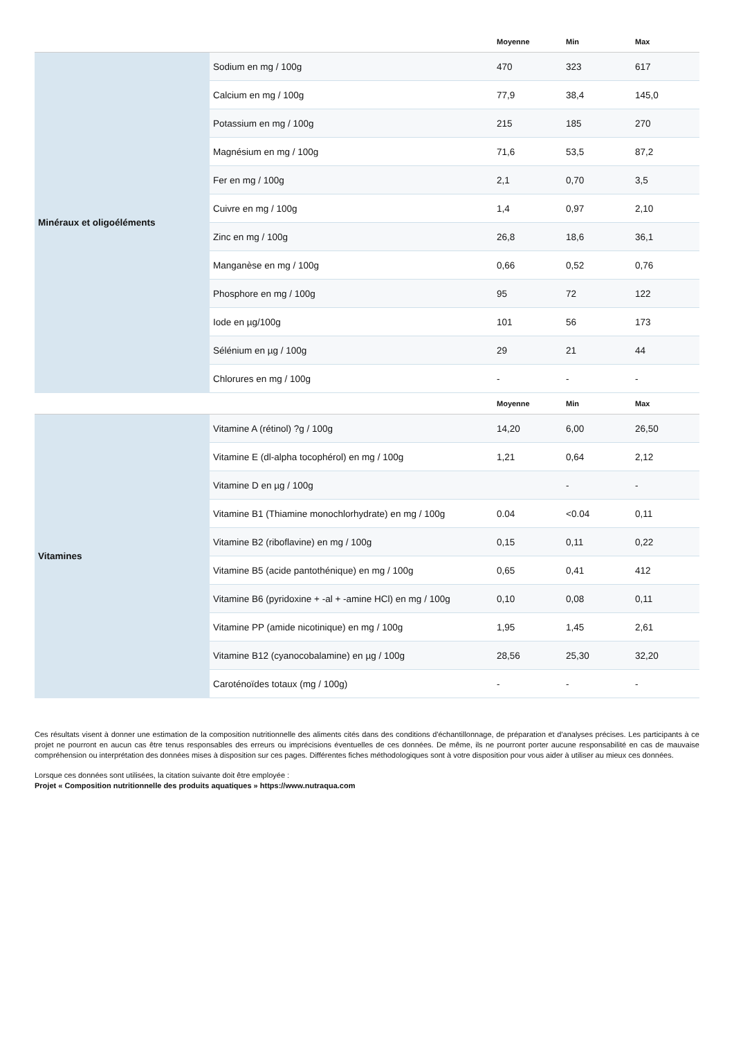| | | Moyenne | Min | Max |
| --- | --- | --- | --- | --- |
| Minéraux et oligoéléments | Sodium en mg / 100g | 470 | 323 | 617 |
| | Calcium en mg / 100g | 77,9 | 38,4 | 145,0 |
| | Potassium en mg / 100g | 215 | 185 | 270 |
| | Magnésium en mg / 100g | 71,6 | 53,5 | 87,2 |
| | Fer en mg / 100g | 2,1 | 0,70 | 3,5 |
| | Cuivre en mg / 100g | 1,4 | 0,97 | 2,10 |
| | Zinc en mg / 100g | 26,8 | 18,6 | 36,1 |
| | Manganèse en mg / 100g | 0,66 | 0,52 | 0,76 |
| | Phosphore en mg / 100g | 95 | 72 | 122 |
| | Iode en µg/100g | 101 | 56 | 173 |
| | Sélénium en µg / 100g | 29 | 21 | 44 |
| | Chlorures en mg / 100g | - | - | - |
| | | Moyenne | Min | Max |
| --- | --- | --- | --- | --- |
| Vitamines | Vitamine A (rétinol) ?g / 100g | 14,20 | 6,00 | 26,50 |
| | Vitamine E (dl-alpha tocophérol) en mg / 100g | 1,21 | 0,64 | 2,12 |
| | Vitamine D en µg / 100g | | - | - |
| | Vitamine B1 (Thiamine monochlorhydrate) en mg / 100g | 0.04 | <0.04 | 0,11 |
| | Vitamine B2 (riboflavine) en mg / 100g | 0,15 | 0,11 | 0,22 |
| | Vitamine B5 (acide pantothénique) en mg / 100g | 0,65 | 0,41 | 412 |
| | Vitamine B6 (pyridoxine + -al + -amine HCl) en mg / 100g | 0,10 | 0,08 | 0,11 |
| | Vitamine PP (amide nicotinique) en mg / 100g | 1,95 | 1,45 | 2,61 |
| | Vitamine B12 (cyanocobalamine) en µg / 100g | 28,56 | 25,30 | 32,20 |
| | Caroténoïdes totaux (mg / 100g) | - | - | - |
Ces résultats visent à donner une estimation de la composition nutritionnelle des aliments cités dans des conditions d'échantillonnage, de préparation et d'analyses précises. Les participants à ce projet ne pourront en aucun cas être tenus responsables des erreurs ou imprécisions éventuelles de ces données. De même, ils ne pourront porter aucune responsabilité en cas de mauvaise compréhension ou interprétation des données mises à disposition sur ces pages. Différentes fiches méthodologiques sont à votre disposition pour vous aider à utiliser au mieux ces données.
Lorsque ces données sont utilisées, la citation suivante doit être employée :
Projet « Composition nutritionnelle des produits aquatiques » https://www.nutraqua.com